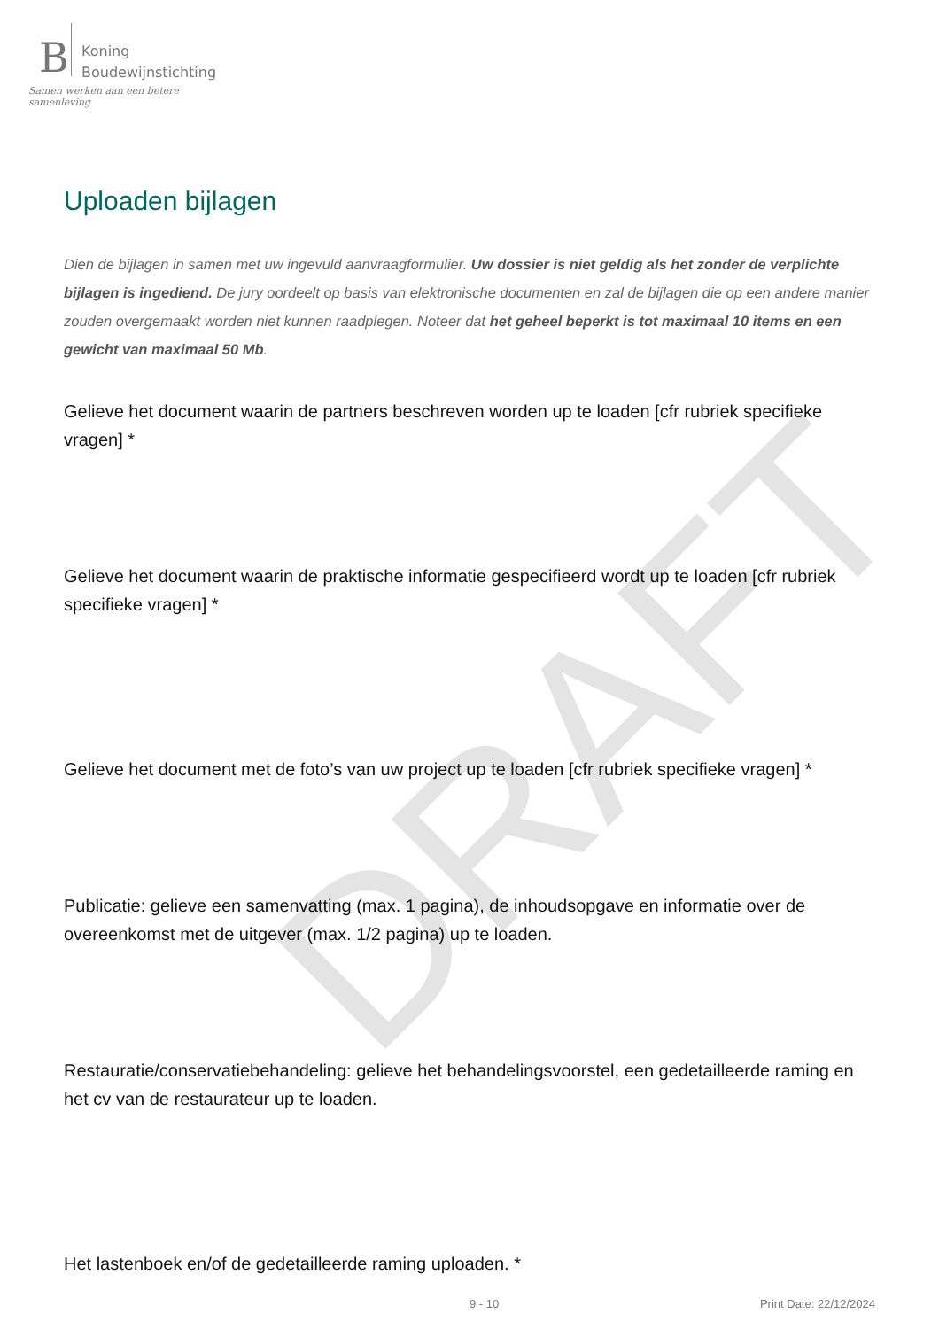DRAFT
B
Koning
Boudewijnstichting
Samen werken aan een betere samenleving
Uploaden bijlagen
Dien de bijlagen in samen met uw ingevuld aanvraagformulier. Uw dossier is niet geldig als het zonder de verplichte bijlagen is ingediend. De jury oordeelt op basis van elektronische documenten en zal de bijlagen die op een andere manier zouden overgemaakt worden niet kunnen raadplegen. Noteer dat het geheel beperkt is tot maximaal 10 items en een gewicht van maximaal 50 Mb.
Gelieve het document waarin de partners beschreven worden up te loaden [cfr rubriek specifieke vragen] *
Gelieve het document waarin de praktische informatie gespecifieerd wordt up te loaden [cfr rubriek specifieke vragen] *
Gelieve het document met de foto’s van uw project up te loaden [cfr rubriek specifieke vragen] *
Publicatie: gelieve een samenvatting (max. 1 pagina), de inhoudsopgave en informatie over de overeenkomst met de uitgever (max. 1/2 pagina) up te loaden.
Restauratie/conservatiebehandeling: gelieve het behandelingsvoorstel, een gedetailleerde raming en het cv van de restaurateur up te loaden.
Het lastenboek en/of de gedetailleerde raming uploaden. *
9 - 10 Print Date: 22/12/2024